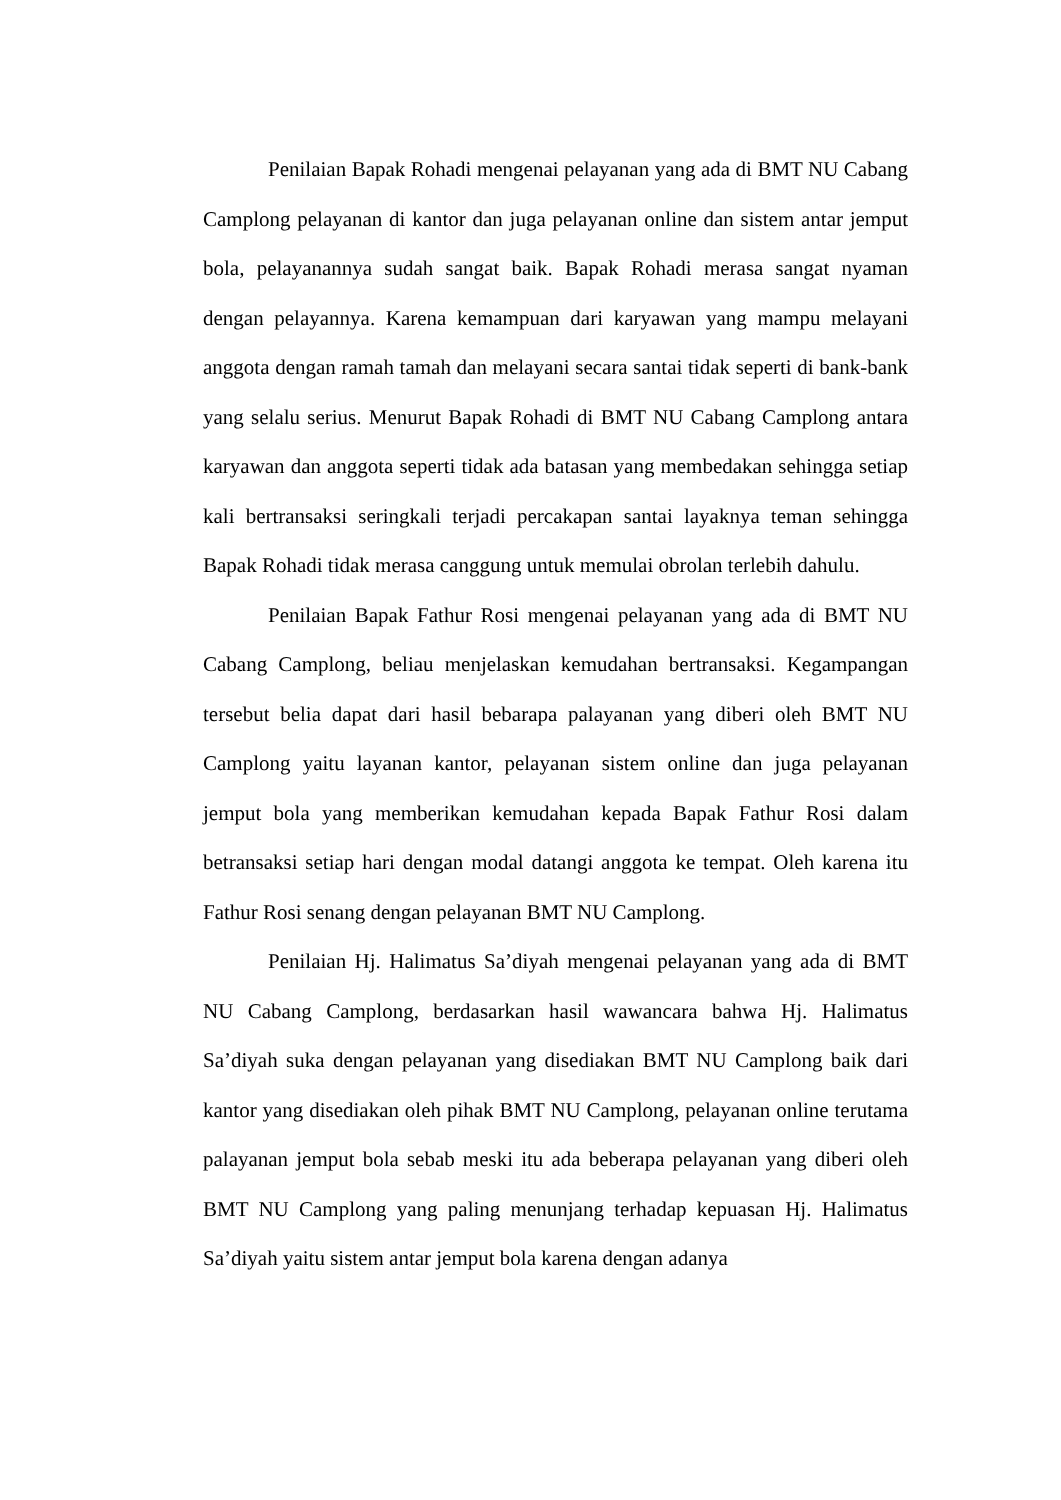Penilaian Bapak Rohadi mengenai pelayanan yang ada di BMT NU Cabang Camplong pelayanan di kantor dan juga pelayanan online dan sistem antar jemput bola, pelayanannya sudah sangat baik. Bapak Rohadi merasa sangat nyaman dengan pelayannya. Karena kemampuan dari karyawan yang mampu melayani anggota dengan ramah tamah dan melayani secara santai tidak seperti di bank-bank yang selalu serius. Menurut Bapak Rohadi di BMT NU Cabang Camplong antara karyawan dan anggota seperti tidak ada batasan yang membedakan sehingga setiap kali bertransaksi seringkali terjadi percakapan santai layaknya teman sehingga Bapak Rohadi tidak merasa canggung untuk memulai obrolan terlebih dahulu.
Penilaian Bapak Fathur Rosi mengenai pelayanan yang ada di BMT NU Cabang Camplong, beliau menjelaskan kemudahan bertransaksi. Kegampangan tersebut belia dapat dari hasil bebarapa palayanan yang diberi oleh BMT NU Camplong yaitu layanan kantor, pelayanan sistem online dan juga pelayanan jemput bola yang memberikan kemudahan kepada Bapak Fathur Rosi dalam betransaksi setiap hari dengan modal datangi anggota ke tempat. Oleh karena itu Fathur Rosi senang dengan pelayanan BMT NU Camplong.
Penilaian Hj. Halimatus Sa’diyah mengenai pelayanan yang ada di BMT NU Cabang Camplong, berdasarkan hasil wawancara bahwa Hj. Halimatus Sa’diyah suka dengan pelayanan yang disediakan BMT NU Camplong baik dari kantor yang disediakan oleh pihak BMT NU Camplong, pelayanan online terutama palayanan jemput bola sebab meski itu ada beberapa pelayanan yang diberi oleh BMT NU Camplong yang paling menunjang terhadap kepuasan Hj. Halimatus Sa’diyah yaitu sistem antar jemput bola karena dengan adanya